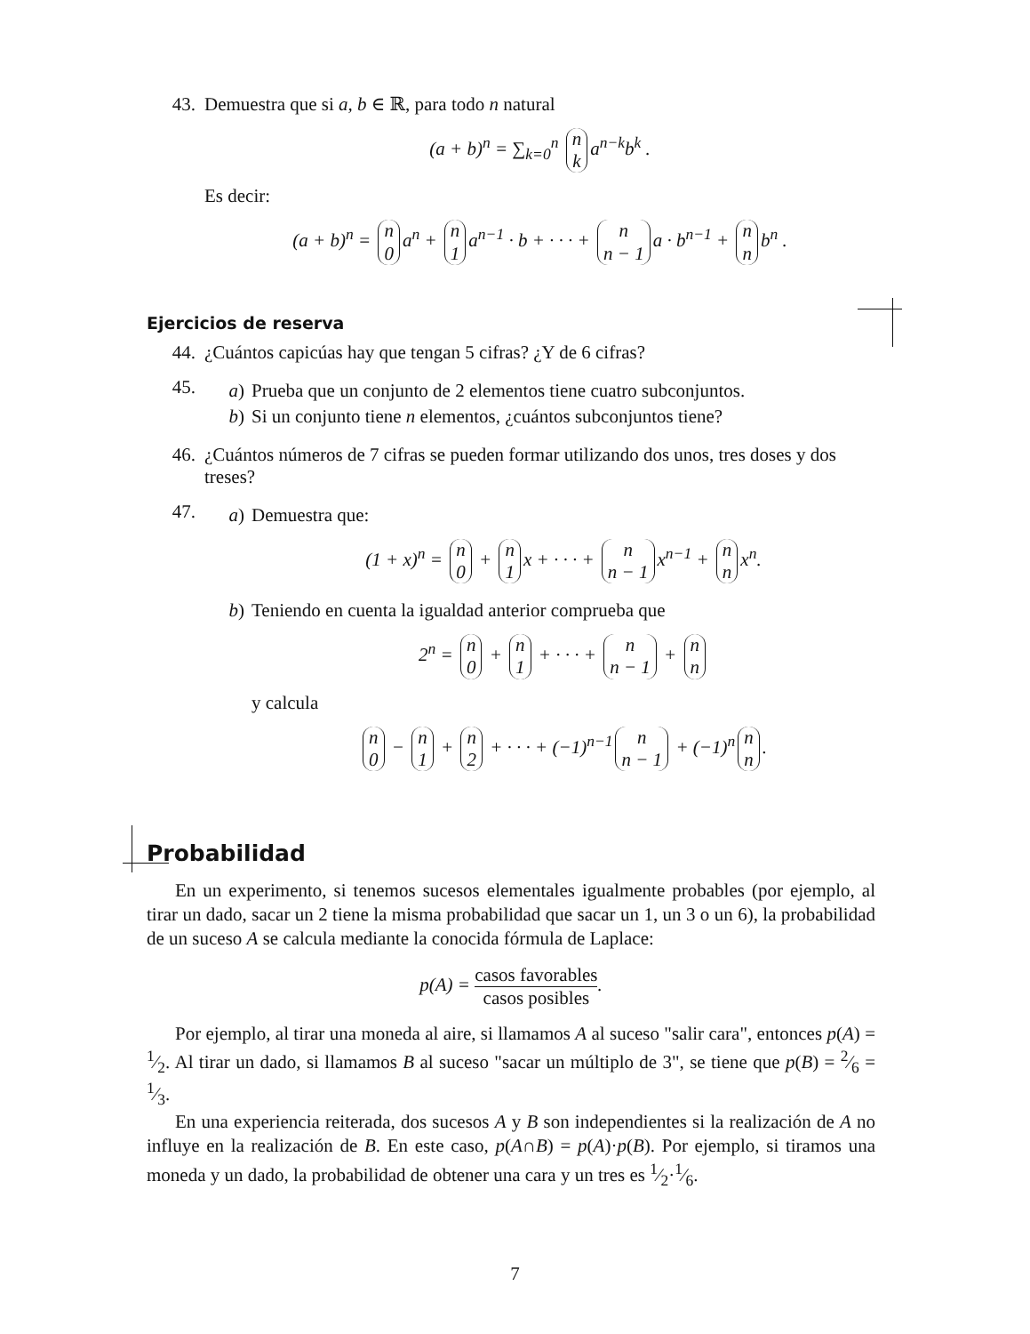43. Demuestra que si a, b ∈ ℝ, para todo n natural
(a + b)<sup>n</sup> = ∑<sub>k=0</sub><sup>n</sup> n
k a<sup>n−k</sup>b<sup>k</sup> .
Es decir:
(a + b)<sup>n</sup> = n
0 a<sup>n</sup> + n
1 a<sup>n−1</sup> · b + · · · + n
n − 1 a · b<sup>n−1</sup> + n
n b<sup>n</sup> .
Ejercicios de reserva
44. ¿Cuántos capicúas hay que tengan 5 cifras? ¿Y de 6 cifras?
45.
a) Prueba que un conjunto de 2 elementos tiene cuatro subconjuntos.
b) Si un conjunto tiene n elementos, ¿cuántos subconjuntos tiene?
46. ¿Cuántos números de 7 cifras se pueden formar utilizando dos unos, tres doses y dos treses?
47.
a) Demuestra que:
(1 + x)<sup>n</sup> = n
0 + n
1 x + · · · + n
n − 1 x<sup>n−1</sup> + n
n x<sup>n</sup>.
b) Teniendo en cuenta la igualdad anterior comprueba que
2<sup>n</sup> = n
0 + n
1 + · · · + n
n − 1 + n
n
y calcula
n
0 − n
1 + n
2 + · · · + (−1)<sup>n−1</sup> n
n − 1 + (−1)<sup>n</sup> n
n.
Probabilidad
En un experimento, si tenemos sucesos elementales igualmente probables (por ejemplo, al tirar un dado, sacar un 2 tiene la misma probabilidad que sacar un 1, un 3 o un 6), la probabilidad de un suceso A se calcula mediante la conocida fórmula de Laplace:
p(A) = casos favorables casos posibles.
Por ejemplo, al tirar una moneda al aire, si llamamos A al suceso "salir cara", entonces p(A) = 1⁄2. Al tirar un dado, si llamamos B al suceso "sacar un múltiplo de 3", se tiene que p(B) = 2⁄6 = 1⁄3.
En una experiencia reiterada, dos sucesos A y B son independientes si la realización de A no influye en la realización de B. En este caso, p(A∩B) = p(A)·p(B). Por ejemplo, si tiramos una moneda y un dado, la probabilidad de obtener una cara y un tres es 1⁄2·1⁄6.
7